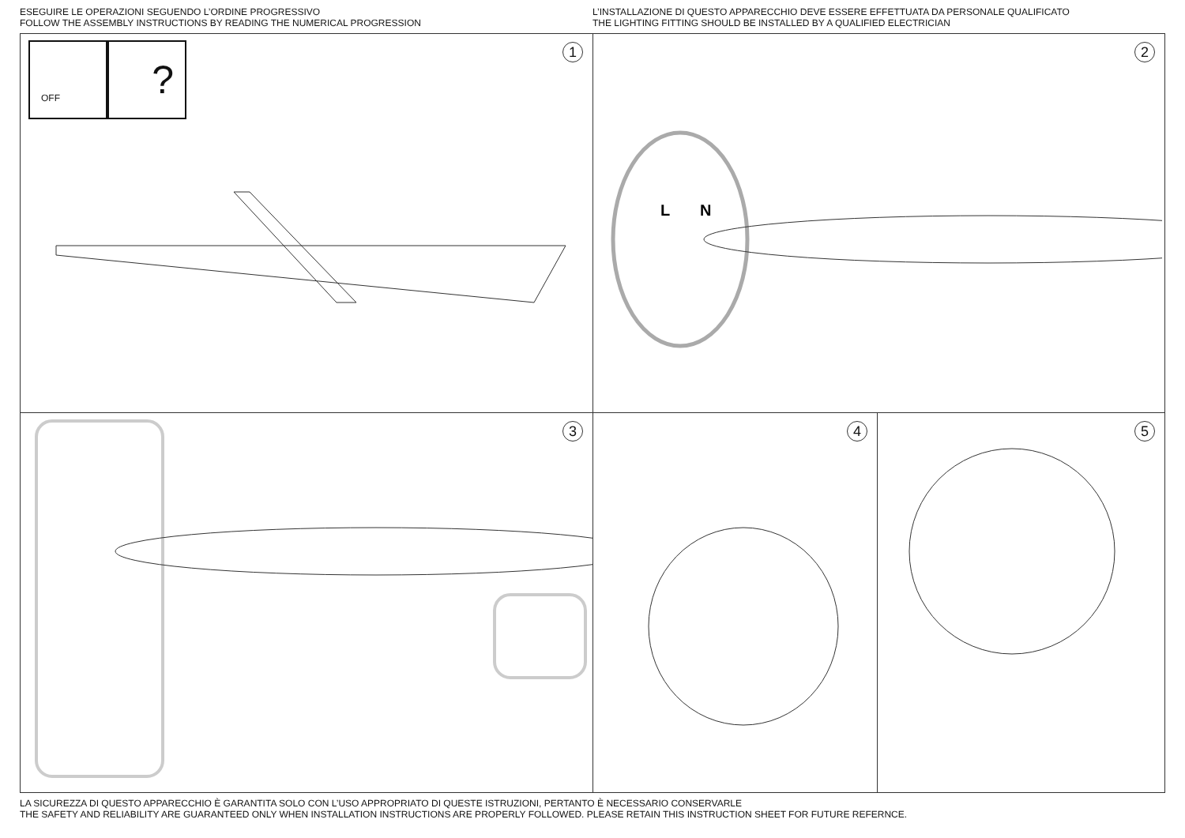ESEGUIRE LE OPERAZIONI SEGUENDO L’ORDINE PROGRESSIVO
FOLLOW THE ASSEMBLY INSTRUCTIONS BY READING THE NUMERICAL PROGRESSION
L’INSTALLAZIONE DI QUESTO APPARECCHIO DEVE ESSERE EFFETTUATA DA PERSONALE QUALIFICATO
THE LIGHTING FITTING SHOULD BE INSTALLED BY A QUALIFIED ELECTRICIAN
1 OFF ?
2
L
N
3
4
5
LA SICUREZZA DI QUESTO APPARECCHIO È GARANTITA SOLO CON L’USO APPROPRIATO DI QUESTE ISTRUZIONI, PERTANTO È NECESSARIO CONSERVARLE
THE SAFETY AND RELIABILITY ARE GUARANTEED ONLY WHEN INSTALLATION INSTRUCTIONS ARE PROPERLY FOLLOWED. PLEASE RETAIN THIS INSTRUCTION SHEET FOR FUTURE REFERNCE.